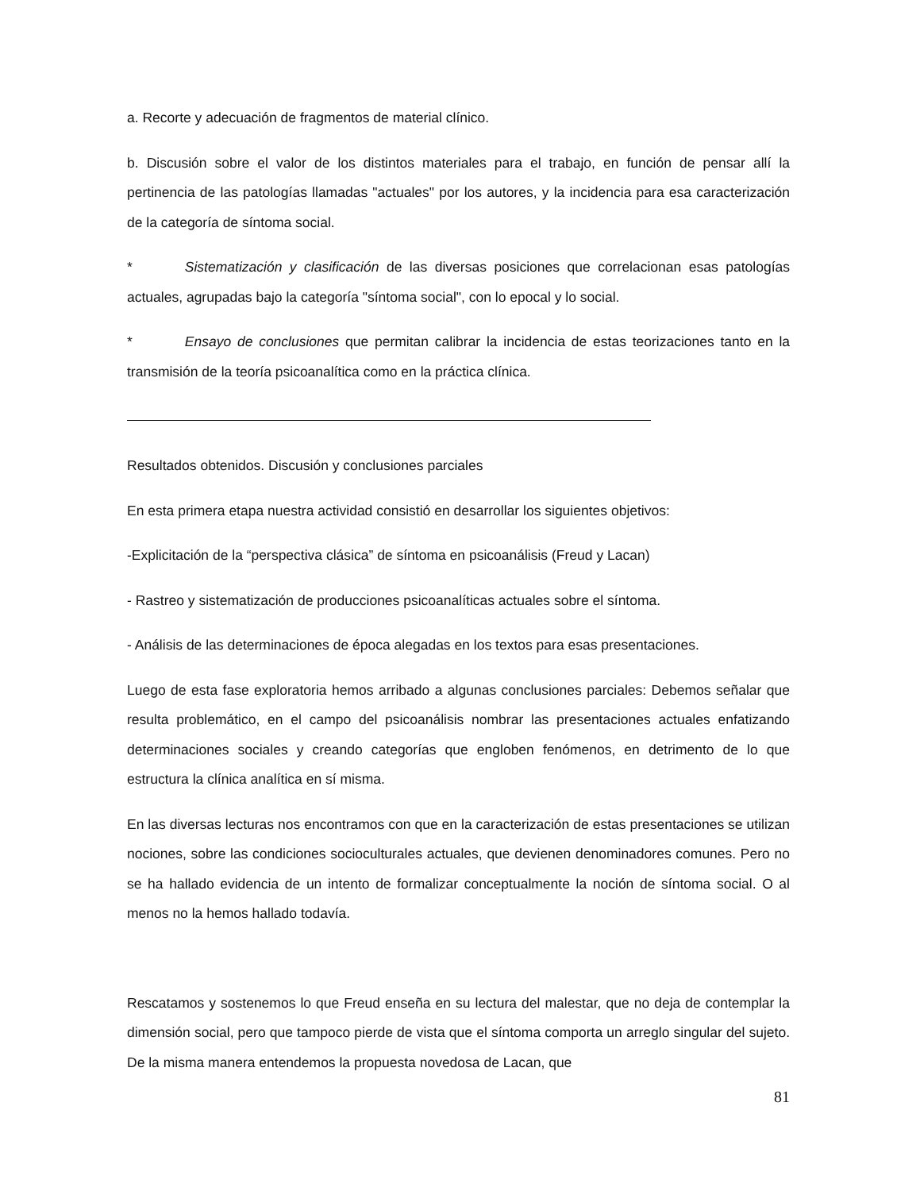a. Recorte y adecuación de fragmentos de material clínico.
b. Discusión sobre el valor de los distintos materiales para el trabajo, en función de pensar allí la pertinencia de las patologías llamadas "actuales" por los autores, y la incidencia para esa caracterización de la categoría de síntoma social.
* Sistematización y clasificación de las diversas posiciones que correlacionan esas patologías actuales, agrupadas bajo la categoría "síntoma social", con lo epocal y lo social.
* Ensayo de conclusiones que permitan calibrar la incidencia de estas teorizaciones tanto en la transmisión de la teoría psicoanalítica como en la práctica clínica.
Resultados obtenidos. Discusión y conclusiones parciales
En esta primera etapa nuestra actividad consistió en desarrollar los siguientes objetivos:
-Explicitación de la “perspectiva clásica” de síntoma en psicoanálisis (Freud y Lacan)
- Rastreo y sistematización de producciones psicoanalíticas actuales sobre el síntoma.
- Análisis de las determinaciones de época alegadas en los textos para esas presentaciones.
Luego de esta fase exploratoria hemos arribado a algunas conclusiones parciales: Debemos señalar que resulta problemático, en el campo del psicoanálisis nombrar las presentaciones actuales enfatizando determinaciones sociales y creando categorías que engloben fenómenos, en detrimento de lo que estructura la clínica analítica en sí misma.
En las diversas lecturas nos encontramos con que en la caracterización de estas presentaciones se utilizan nociones, sobre las condiciones socioculturales actuales, que devienen denominadores comunes. Pero no se ha hallado evidencia de un intento de formalizar conceptualmente la noción de síntoma social. O al menos no la hemos hallado todavía.
Rescatamos y sostenemos lo que Freud enseña en su lectura del malestar, que no deja de contemplar la dimensión social, pero que tampoco pierde de vista que el síntoma comporta un arreglo singular del sujeto. De la misma manera entendemos la propuesta novedosa de Lacan, que
81